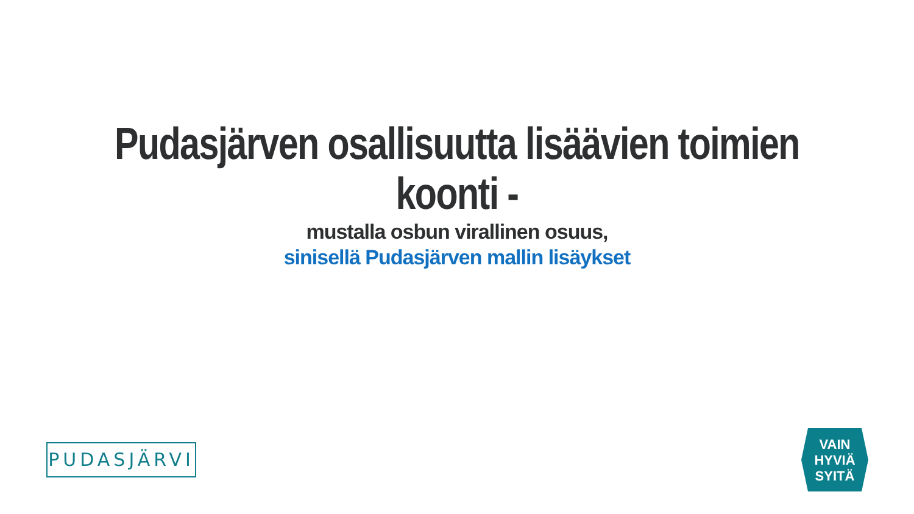Pudasjärven osallisuutta lisäävien toimien
koonti -
mustalla osbun virallinen osuus,
sinisellä Pudasjärven mallin lisäykset
PUDASJÄRVI
VAIN
HYVIÄ
SYITÄ